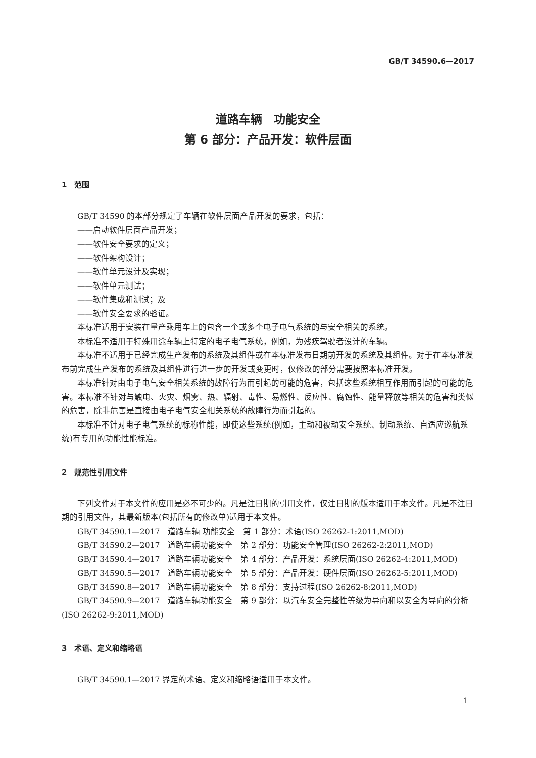GB/T 34590.6—2017
道路车辆　功能安全
第 6 部分：产品开发：软件层面
1　范围
GB/T 34590 的本部分规定了车辆在软件层面产品开发的要求，包括：
——启动软件层面产品开发；
——软件安全要求的定义；
——软件架构设计；
——软件单元设计及实现；
——软件单元测试；
——软件集成和测试；及
——软件安全要求的验证。
本标准适用于安装在量产乘用车上的包含一个或多个电子电气系统的与安全相关的系统。
本标准不适用于特殊用途车辆上特定的电子电气系统，例如，为残疾驾驶者设计的车辆。
本标准不适用于已经完成生产发布的系统及其组件或在本标准发布日期前开发的系统及其组件。对于在本标准发布前完成生产发布的系统及其组件进行进一步的开发或变更时，仅修改的部分需要按照本标准开发。
本标准针对由电子电气安全相关系统的故障行为而引起的可能的危害，包括这些系统相互作用而引起的可能的危害。本标准不针对与触电、火灾、烟雾、热、辐射、毒性、易燃性、反应性、腐蚀性、能量释放等相关的危害和类似的危害，除非危害是直接由电子电气安全相关系统的故障行为而引起的。
本标准不针对电子电气系统的标称性能，即使这些系统(例如，主动和被动安全系统、制动系统、自适应巡航系统)有专用的功能性能标准。
2　规范性引用文件
下列文件对于本文件的应用是必不可少的。凡是注日期的引用文件，仅注日期的版本适用于本文件。凡是不注日期的引用文件，其最新版本(包括所有的修改单)适用于本文件。
GB/T 34590.1—2017　道路车辆 功能安全　第 1 部分：术语(ISO 26262-1:2011,MOD)
GB/T 34590.2—2017　道路车辆功能安全　第 2 部分：功能安全管理(ISO 26262-2:2011,MOD)
GB/T 34590.4—2017　道路车辆功能安全　第 4 部分：产品开发：系统层面(ISO 26262-4:2011,MOD)
GB/T 34590.5—2017　道路车辆功能安全　第 5 部分：产品开发：硬件层面(ISO 26262-5:2011,MOD)
GB/T 34590.8—2017　道路车辆功能安全　第 8 部分：支持过程(ISO 26262-8:2011,MOD)
GB/T 34590.9—2017　道路车辆功能安全　第 9 部分：以汽车安全完整性等级为导向和以安全为导向的分析(ISO 26262-9:2011,MOD)
3　术语、定义和缩略语
GB/T 34590.1—2017 界定的术语、定义和缩略语适用于本文件。
1